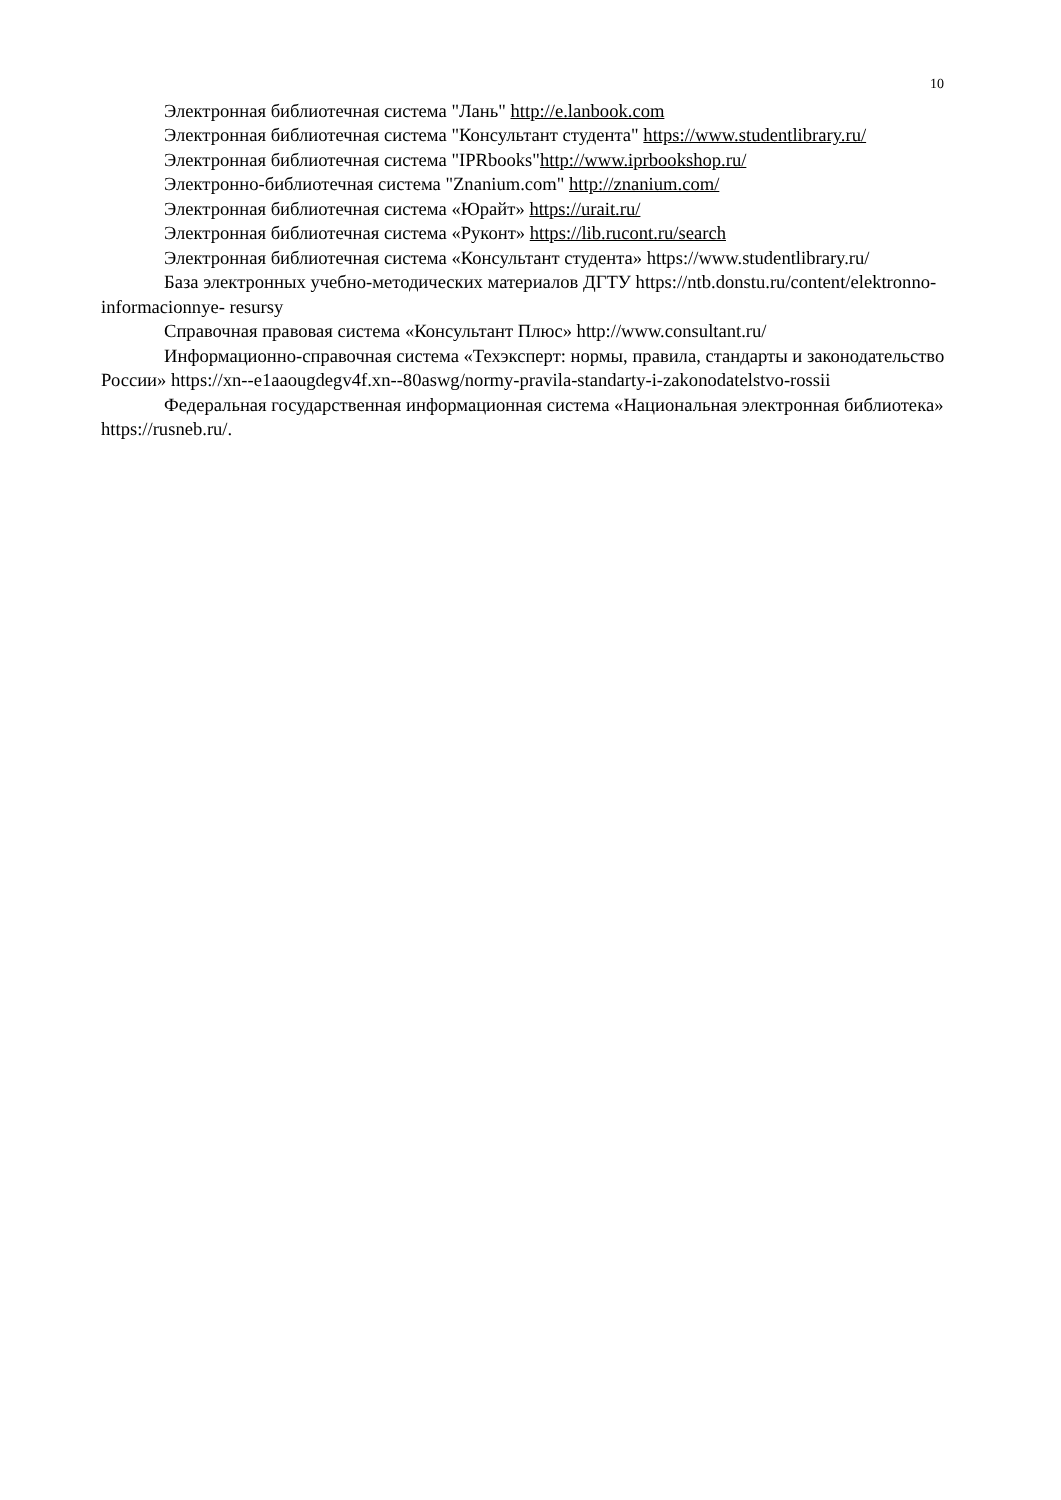10
Электронная библиотечная система "Лань" http://e.lanbook.com
Электронная библиотечная система "Консультант студента" https://www.studentlibrary.ru/
Электронная библиотечная система "IPRbooks"http://www.iprbookshop.ru/
Электронно-библиотечная система "Znanium.com" http://znanium.com/
Электронная библиотечная система «Юрайт» https://urait.ru/
Электронная библиотечная система «Руконт» https://lib.rucont.ru/search
Электронная библиотечная система «Консультант студента» https://www.studentlibrary.ru/
База электронных учебно-методических материалов ДГТУ https://ntb.donstu.ru/content/elektronno-informacionnye- resursy
Справочная правовая система «Консультант Плюс» http://www.consultant.ru/
Информационно-справочная система «Техэксперт: нормы, правила, стандарты и законодательство России» https://xn--e1aaougdegv4f.xn--80aswg/normy-pravila-standarty-i-zakonodatelstvo-rossii
Федеральная государственная информационная система «Национальная электронная библиотека» https://rusneb.ru/.